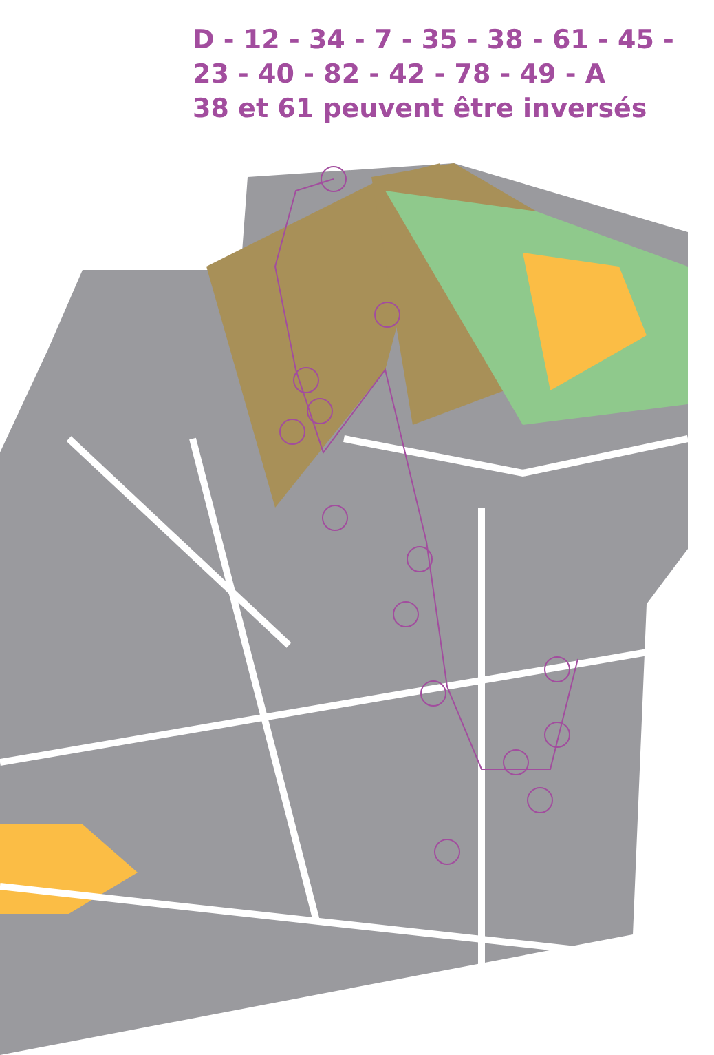D - 12 - 34 - 7 - 35 - 38 - 61 - 45 -
23 - 40 - 82 - 42 - 78 - 49 - A
38 et 61 peuvent être inversés